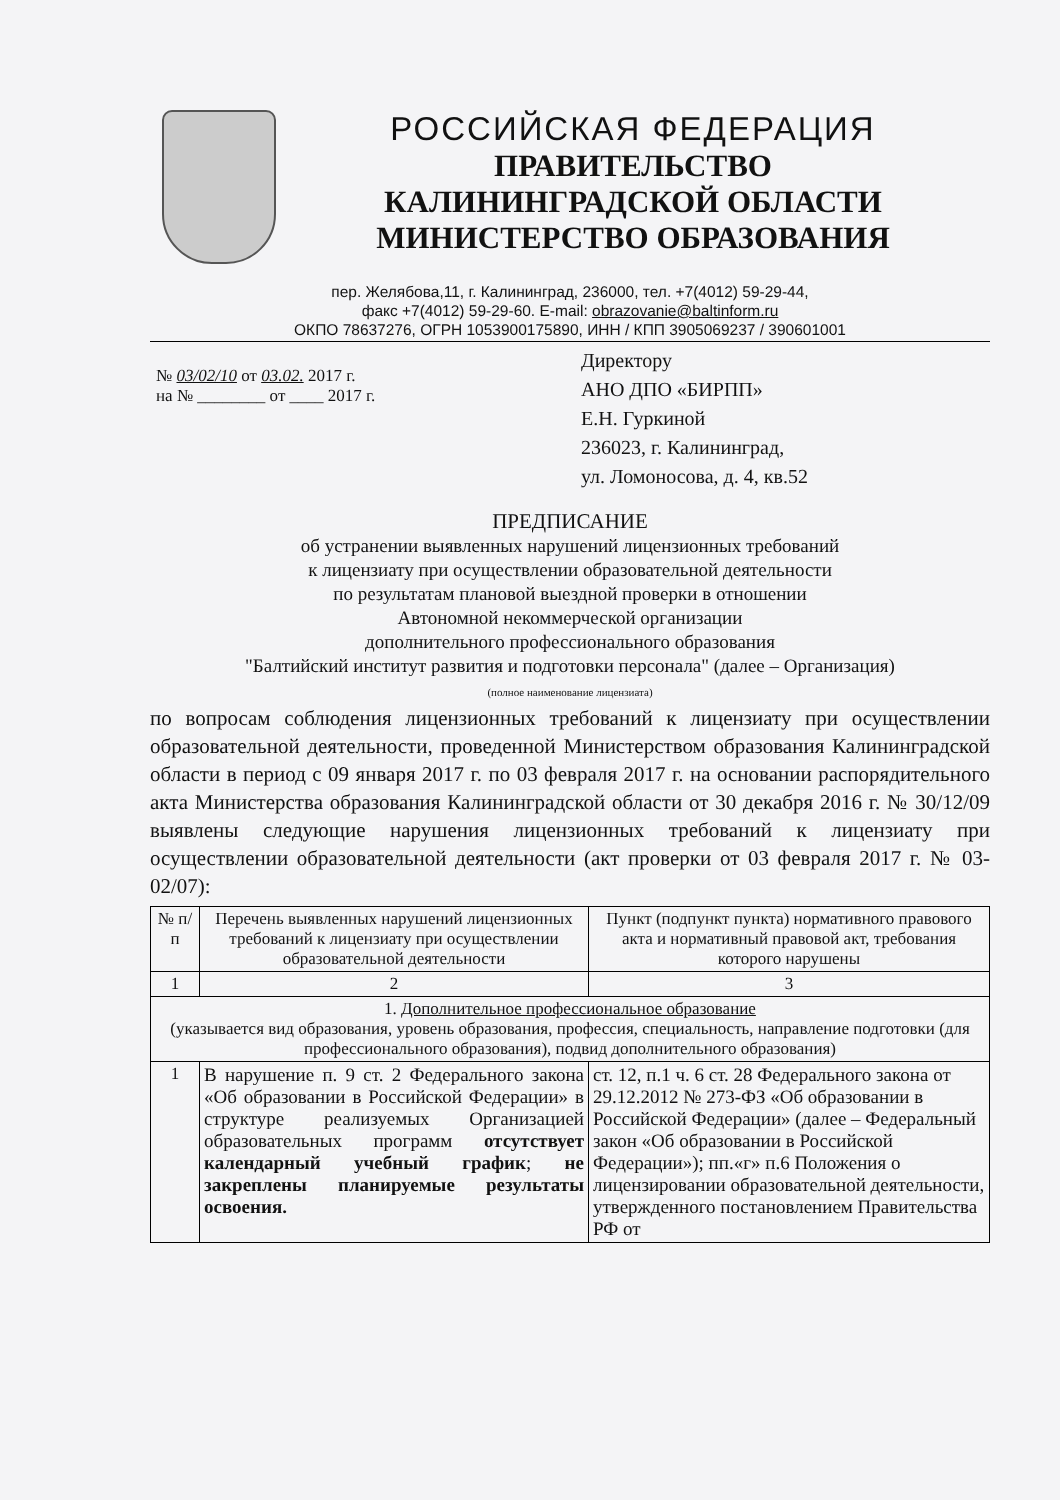РОССИЙСКАЯ ФЕДЕРАЦИЯ
ПРАВИТЕЛЬСТВО
КАЛИНИНГРАДСКОЙ ОБЛАСТИ
МИНИСТЕРСТВО ОБРАЗОВАНИЯ
пер. Желябова,11, г. Калининград, 236000, тел. +7(4012) 59-29-44,
факс +7(4012) 59-29-60. E-mail: obrazovanie@baltinform.ru
ОКПО 78637276, ОГРН 1053900175890, ИНН / КПП 3905069237 / 390601001
№ 03/02/10 от 03.02. 2017 г.
на № ________ от ____ 2017 г.
Директору
АНО ДПО «БИРПП»
Е.Н. Гуркиной
236023, г. Калининград,
ул. Ломоносова, д. 4, кв.52
ПРЕДПИСАНИЕ
об устранении выявленных нарушений лицензионных требований
к лицензиату при осуществлении образовательной деятельности
по результатам плановой выездной проверки в отношении
Автономной некоммерческой организации
дополнительного профессионального образования
"Балтийский институт развития и подготовки персонала" (далее – Организация)
(полное наименование лицензиата)
по вопросам соблюдения лицензионных требований к лицензиату при осуществлении образовательной деятельности, проведенной Министерством образования Калининградской области в период с 09 января 2017 г. по 03 февраля 2017 г. на основании распорядительного акта Министерства образования Калининградской области от 30 декабря 2016 г. № 30/12/09 выявлены следующие нарушения лицензионных требований к лицензиату при осуществлении образовательной деятельности (акт проверки от 03 февраля 2017 г. № 03-02/07):
| № п/п | Перечень выявленных нарушений лицензионных требований к лицензиату при осуществлении образовательной деятельности | Пункт (подпункт пункта) нормативного правового акта и нормативный правовой акт, требования которого нарушены |
| --- | --- | --- |
| 1 | 2 | 3 |
| 1. Дополнительное профессиональное образование (указывается вид образования, уровень образования, профессия, специальность, направление подготовки (для профессионального образования), подвид дополнительного образования) | | |
| 1 | В нарушение п. 9 ст. 2 Федерального закона «Об образовании в Российской Федерации» в структуре реализуемых Организацией образовательных программ отсутствует календарный учебный график ; не закреплены планируемые результаты освоения. | ст. 12, п.1 ч. 6 ст. 28 Федерального закона от 29.12.2012 № 273-ФЗ «Об образовании в Российской Федерации» (далее – Федеральный закон «Об образовании в Российской Федерации»); пп.«г» п.6 Положения о лицензировании образовательной деятельности, утвержденного постановлением Правительства РФ от |